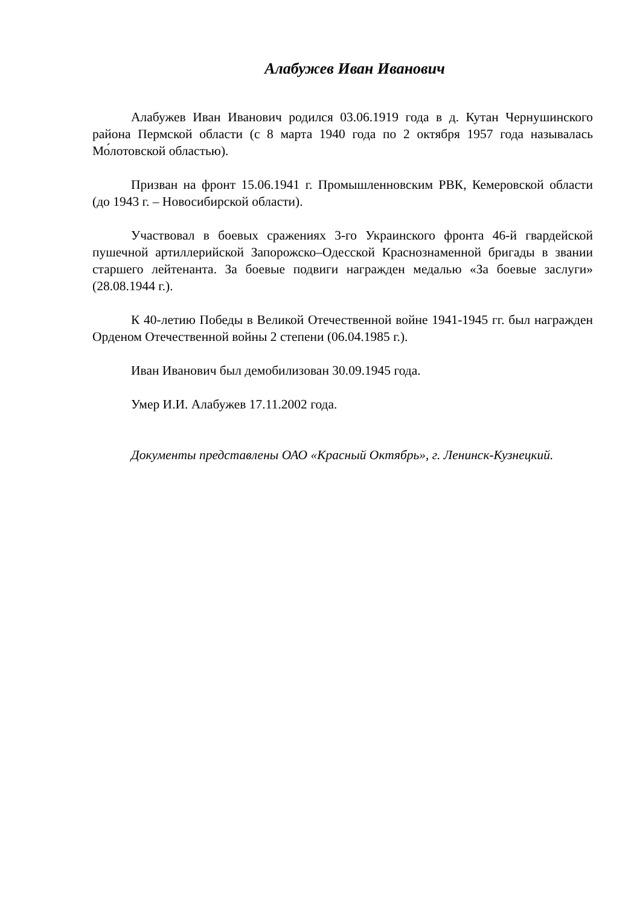Алабужев Иван Иванович
Алабужев Иван Иванович родился 03.06.1919 года в д. Кутан Чернушинского района Пермской области (с 8 марта 1940 года по 2 октября 1957 года называлась Мо́лотовской областью).
Призван на фронт 15.06.1941 г. Промышленновским РВК, Кемеровской области (до 1943 г. – Новосибирской области).
Участвовал в боевых сражениях 3-го Украинского фронта 46-й гвардейской пушечной артиллерийской Запорожско–Одесской Краснознаменной бригады в звании старшего лейтенанта. За боевые подвиги награжден медалью «За боевые заслуги» (28.08.1944 г.).
К 40-летию Победы в Великой Отечественной войне 1941-1945 гг. был награжден Орденом Отечественной войны 2 степени (06.04.1985 г.).
Иван Иванович был демобилизован 30.09.1945 года.
Умер И.И. Алабужев 17.11.2002 года.
Документы представлены ОАО «Красный Октябрь», г. Ленинск-Кузнецкий.